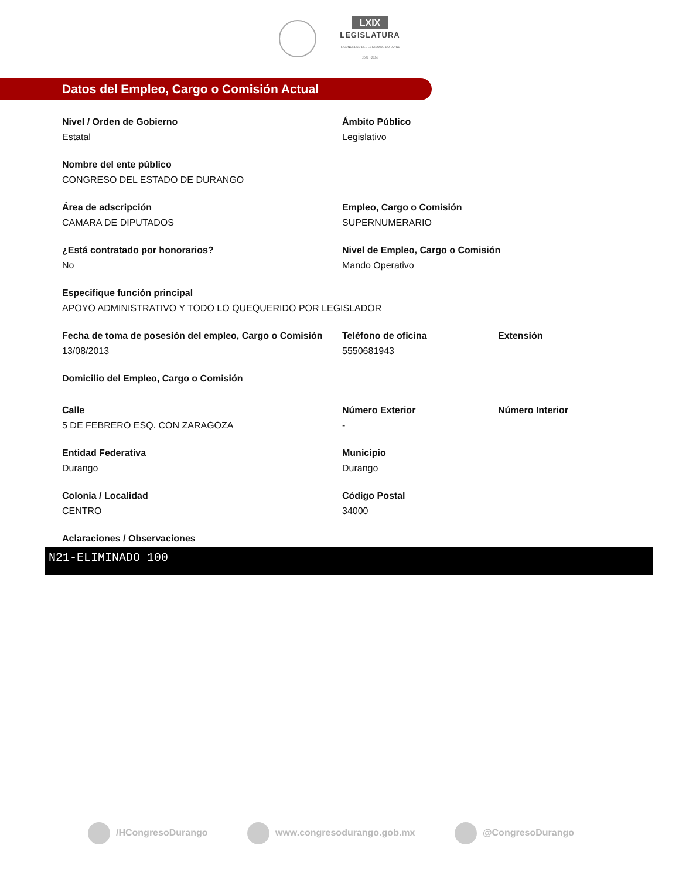LXIX
LEGISLATURA
H. CONGRESO DEL ESTADO DE DURANGO
2021 - 2024
Datos del Empleo, Cargo o Comisión Actual
Nivel / Orden de Gobierno
Estatal
Ámbito Público
Legislativo
Nombre del ente público
CONGRESO DEL ESTADO DE DURANGO
Área de adscripción
CAMARA DE DIPUTADOS
Empleo, Cargo o Comisión
SUPERNUMERARIO
¿Está contratado por honorarios?
No
Nivel de Empleo, Cargo o Comisión
Mando Operativo
Especifique función principal
APOYO ADMINISTRATIVO Y TODO LO QUEQUERIDO POR LEGISLADOR
Fecha de toma de posesión del empleo, Cargo o Comisión
13/08/2013
Teléfono de oficina
5550681943
Extensión
Domicilio del Empleo, Cargo o Comisión
Calle
5 DE FEBRERO ESQ. CON ZARAGOZA
Número Exterior
-
Número Interior
Entidad Federativa
Durango
Municipio
Durango
Colonia / Localidad
CENTRO
Código Postal
34000
Aclaraciones / Observaciones
N21-ELIMINADO 100
/HCongresoDurango www.congresodurango.gob.mx @CongresoDurango